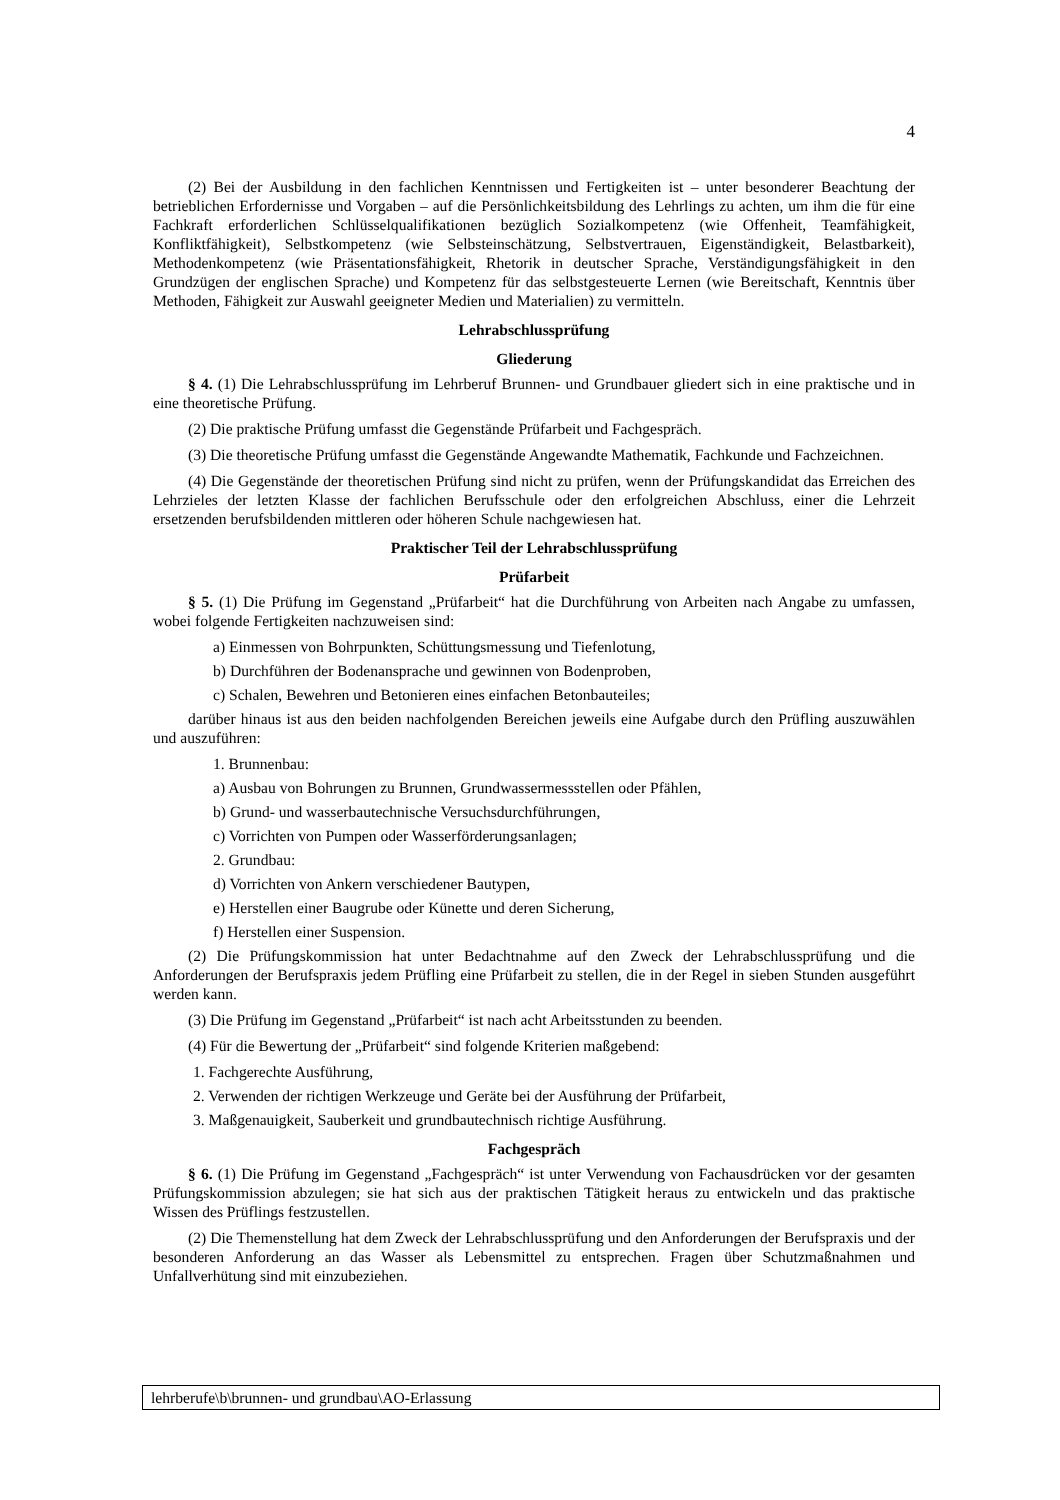4
(2) Bei der Ausbildung in den fachlichen Kenntnissen und Fertigkeiten ist – unter besonderer Beachtung der betrieblichen Erfordernisse und Vorgaben – auf die Persönlichkeitsbildung des Lehrlings zu achten, um ihm die für eine Fachkraft erforderlichen Schlüsselqualifikationen bezüglich Sozialkompetenz (wie Offenheit, Teamfähigkeit, Konfliktfähigkeit), Selbstkompetenz (wie Selbsteinschätzung, Selbstvertrauen, Eigenständigkeit, Belastbarkeit), Methodenkompetenz (wie Präsentationsfähigkeit, Rhetorik in deutscher Sprache, Verständigungsfähigkeit in den Grundzügen der englischen Sprache) und Kompetenz für das selbstgesteuerte Lernen (wie Bereitschaft, Kenntnis über Methoden, Fähigkeit zur Auswahl geeigneter Medien und Materialien) zu vermitteln.
Lehrabschlussprüfung
Gliederung
§ 4. (1) Die Lehrabschlussprüfung im Lehrberuf Brunnen- und Grundbauer gliedert sich in eine praktische und in eine theoretische Prüfung.
(2) Die praktische Prüfung umfasst die Gegenstände Prüfarbeit und Fachgespräch.
(3) Die theoretische Prüfung umfasst die Gegenstände Angewandte Mathematik, Fachkunde und Fachzeichnen.
(4) Die Gegenstände der theoretischen Prüfung sind nicht zu prüfen, wenn der Prüfungskandidat das Erreichen des Lehrzieles der letzten Klasse der fachlichen Berufsschule oder den erfolgreichen Abschluss, einer die Lehrzeit ersetzenden berufsbildenden mittleren oder höheren Schule nachgewiesen hat.
Praktischer Teil der Lehrabschlussprüfung
Prüfarbeit
§ 5. (1) Die Prüfung im Gegenstand „Prüfarbeit“ hat die Durchführung von Arbeiten nach Angabe zu umfassen, wobei folgende Fertigkeiten nachzuweisen sind:
a) Einmessen von Bohrpunkten, Schüttungsmessung und Tiefenlotung,
b) Durchführen der Bodenansprache und gewinnen von Bodenproben,
c) Schalen, Bewehren und Betonieren eines einfachen Betonbauteiles;
darüber hinaus ist aus den beiden nachfolgenden Bereichen jeweils eine Aufgabe durch den Prüfling auszuwählen und auszuführen:
1. Brunnenbau:
a) Ausbau von Bohrungen zu Brunnen, Grundwassermessstellen oder Pfählen,
b) Grund- und wasserbautechnische Versuchsdurchführungen,
c) Vorrichten von Pumpen oder Wasserförderungsanlagen;
2. Grundbau:
d) Vorrichten von Ankern verschiedener Bautypen,
e) Herstellen einer Baugrube oder Künette und deren Sicherung,
f) Herstellen einer Suspension.
(2) Die Prüfungskommission hat unter Bedachtnahme auf den Zweck der Lehrabschlussprüfung und die Anforderungen der Berufspraxis jedem Prüfling eine Prüfarbeit zu stellen, die in der Regel in sieben Stunden ausgeführt werden kann.
(3) Die Prüfung im Gegenstand „Prüfarbeit“ ist nach acht Arbeitsstunden zu beenden.
(4) Für die Bewertung der „Prüfarbeit“ sind folgende Kriterien maßgebend:
1. Fachgerechte Ausführung,
2. Verwenden der richtigen Werkzeuge und Geräte bei der Ausführung der Prüfarbeit,
3. Maßgenauigkeit, Sauberkeit und grundbautechnisch richtige Ausführung.
Fachgespräch
§ 6. (1) Die Prüfung im Gegenstand „Fachgespräch“ ist unter Verwendung von Fachausdrücken vor der gesamten Prüfungskommission abzulegen; sie hat sich aus der praktischen Tätigkeit heraus zu entwickeln und das praktische Wissen des Prüflings festzustellen.
(2) Die Themenstellung hat dem Zweck der Lehrabschlussprüfung und den Anforderungen der Berufspraxis und der besonderen Anforderung an das Wasser als Lebensmittel zu entsprechen. Fragen über Schutzmaßnahmen und Unfallverhütung sind mit einzubeziehen.
lehrberufe\b\brunnen- und grundbau\AO-Erlassung